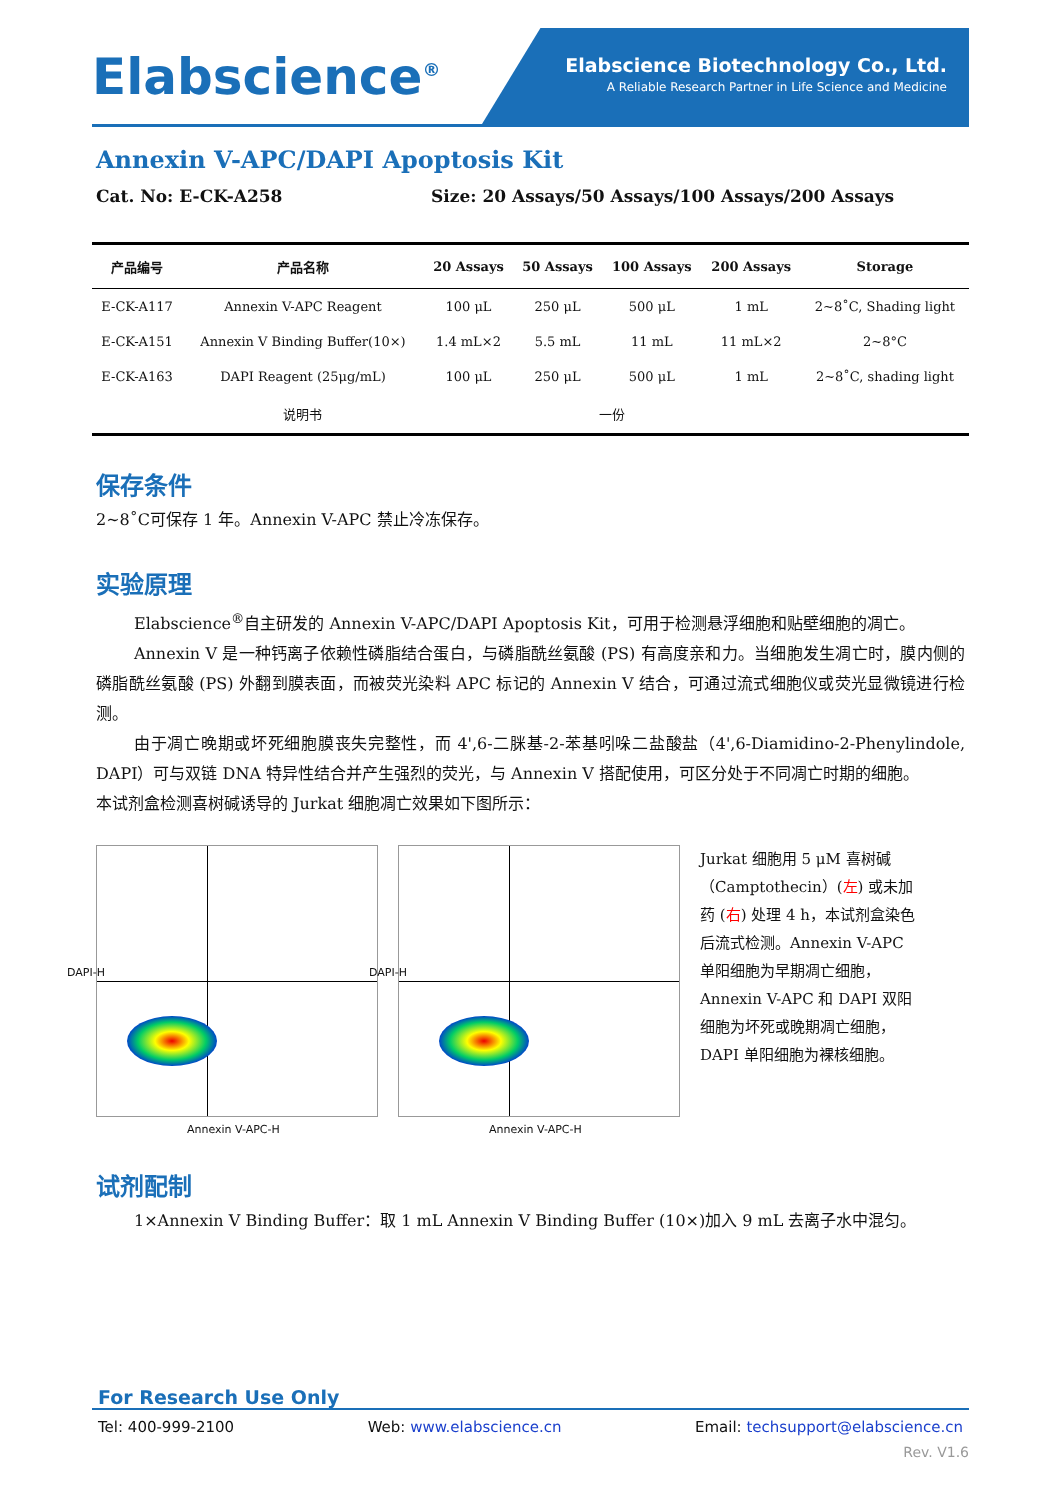Elabscience<sup>®</sup>
Elabscience Biotechnology Co., Ltd.
A Reliable Research Partner in Life Science and Medicine
Annexin V-APC/DAPI Apoptosis Kit
Cat. No: E-CK-A258 Size: 20 Assays/50 Assays/100 Assays/200 Assays
| 产品编号 | 产品名称 | 20 Assays | 50 Assays | 100 Assays | 200 Assays | Storage |
| --- | --- | --- | --- | --- | --- | --- |
| E-CK-A117 | Annexin V-APC Reagent | 100 μL | 250 μL | 500 μL | 1 mL | 2~8˚C, Shading light |
| E-CK-A151 | Annexin V Binding Buffer(10×) | 1.4 mL×2 | 5.5 mL | 11 mL | 11 mL×2 | 2~8°C |
| E-CK-A163 | DAPI Reagent (25μg/mL) | 100 μL | 250 μL | 500 μL | 1 mL | 2~8˚C, shading light |
| | 说明书 | 一份 | | | | |
保存条件
2~8˚C可保存 1 年。Annexin V-APC 禁止冷冻保存。
实验原理
Elabscience<sup>®</sup>自主研发的 Annexin V-APC/DAPI Apoptosis Kit，可用于检测悬浮细胞和贴壁细胞的凋亡。
Annexin V 是一种钙离子依赖性磷脂结合蛋白，与磷脂酰丝氨酸 (PS) 有高度亲和力。当细胞发生凋亡时，膜内侧的磷脂酰丝氨酸 (PS) 外翻到膜表面，而被荧光染料 APC 标记的 Annexin V 结合，可通过流式细胞仪或荧光显微镜进行检测。
由于凋亡晚期或坏死细胞膜丧失完整性，而 4',6-二脒基-2-苯基吲哚二盐酸盐（4',6-Diamidino-2-Phenylindole, DAPI）可与双链 DNA 特异性结合并产生强烈的荧光，与 Annexin V 搭配使用，可区分处于不同凋亡时期的细胞。
本试剂盒检测喜树碱诱导的 Jurkat 细胞凋亡效果如下图所示：
Annexin V-APC-H
DAPI-H
Annexin V-APC-H
DAPI-H
Jurkat 细胞用 5 μM 喜树碱（Camptothecin）(左) 或未加药 (右) 处理 4 h，本试剂盒染色后流式检测。Annexin V-APC 单阳细胞为早期凋亡细胞，Annexin V-APC 和 DAPI 双阳细胞为坏死或晚期凋亡细胞，DAPI 单阳细胞为裸核细胞。
试剂配制
1×Annexin V Binding Buffer：取 1 mL Annexin V Binding Buffer (10×)加入 9 mL 去离子水中混匀。
For Research Use Only
Tel: 400-999-2100 Web: www.elabscience.cn Email: techsupport@elabscience.cn
Rev. V1.6